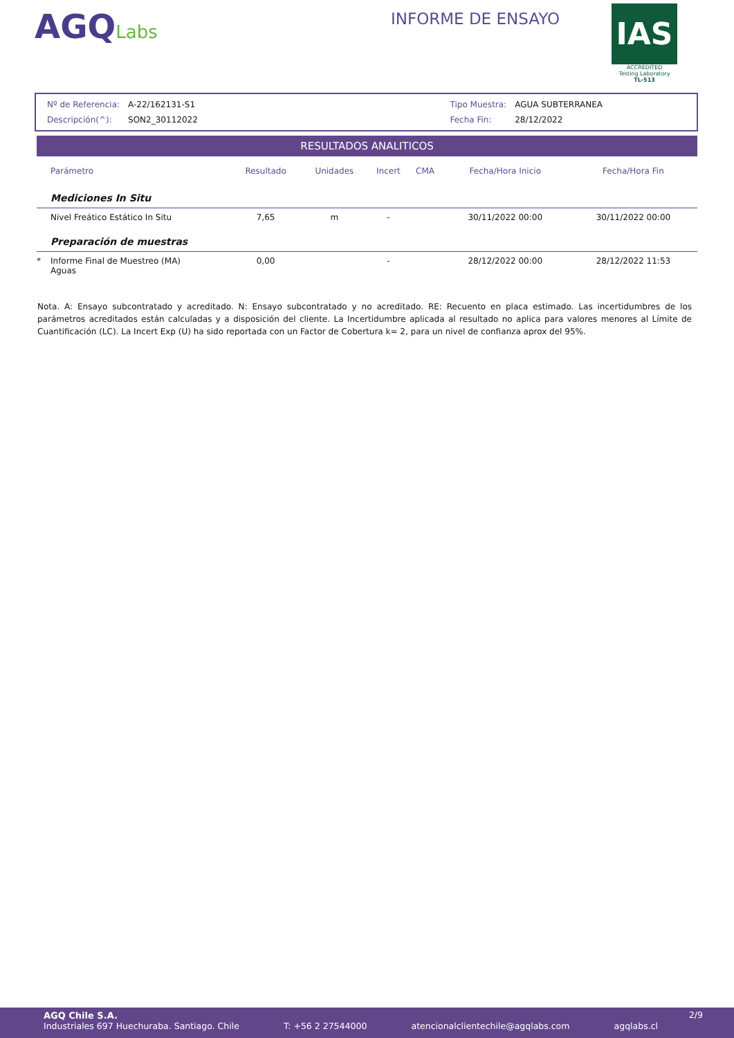AGQLabs
INFORME DE ENSAYO
IAS
ACCREDITED
Testing Laboratory
TL-513
| Nº de Referencia: | A-22/162131-S1 |
| Descripción(^): | SON2_30112022 |
| Tipo Muestra: | AGUA SUBTERRANEA |
| Fecha Fin: | 28/12/2022 |
RESULTADOS ANALITICOS
| | Parámetro | Resultado | Unidades | Incert | CMA | Fecha/Hora Inicio | Fecha/Hora Fin |
| --- | --- | --- | --- | --- | --- | --- | --- |
| | Mediciones In Situ | | | | | | |
| | Nivel Freático Estático In Situ | 7,65 | m | - | | 30/11/2022 00:00 | 30/11/2022 00:00 |
| | Preparación de muestras | | | | | | |
| * | Informe Final de Muestreo (MA) Aguas | 0,00 | | - | | 28/12/2022 00:00 | 28/12/2022 11:53 |
Nota. A: Ensayo subcontratado y acreditado. N: Ensayo subcontratado y no acreditado. RE: Recuento en placa estimado. Las incertidumbres de los parámetros acreditados están calculadas y a disposición del cliente. La Incertidumbre aplicada al resultado no aplica para valores menores al Límite de Cuantificación (LC). La Incert Exp (U) ha sido reportada con un Factor de Cobertura k= 2, para un nivel de confianza aprox del 95%.
AGQ Chile S.A. 2/9
Industriales 697 Huechuraba. Santiago. Chile T: +56 2 27544000 atencionalclientechile@agqlabs.com agqlabs.cl